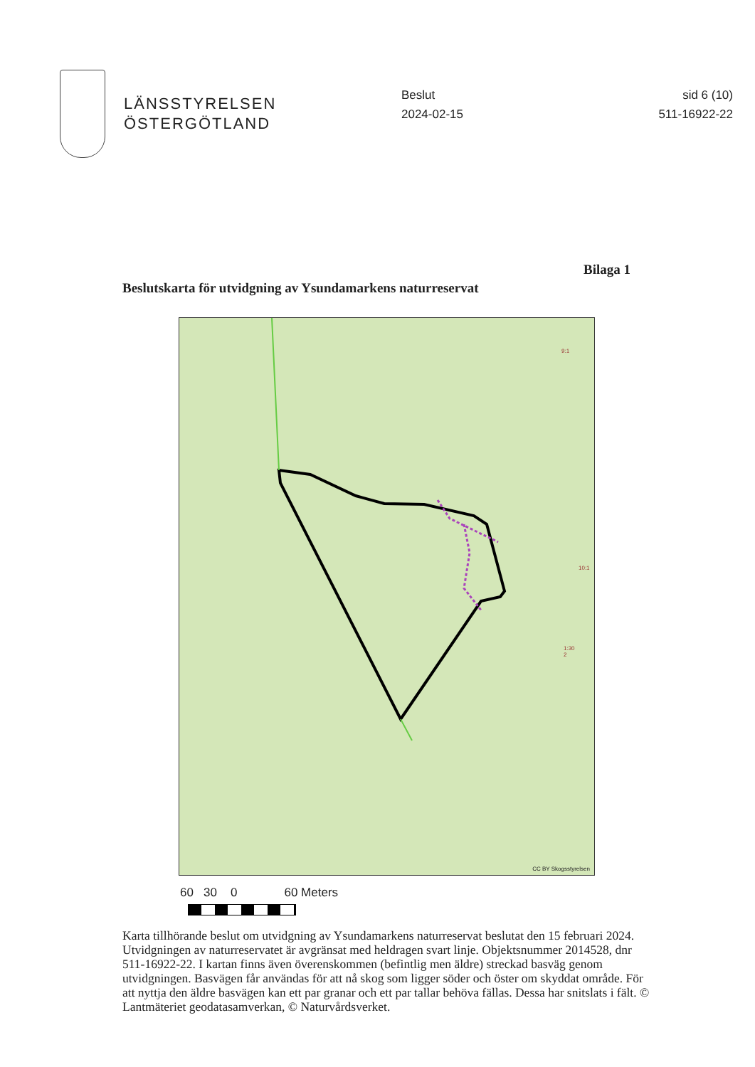LÄNSSTYRELSEN
ÖSTERGÖTLAND
Beslut
2024-02-15
sid 6 (10)
511-16922-22
Bilaga 1
Beslutskarta för utvidgning av Ysundamarkens naturreservat
9:1
10:1
1:30
2
CC BY Skogsstyrelsen
60 30 0 60 Meters
Karta tillhörande beslut om utvidgning av Ysundamarkens naturreservat beslutat den 15 februari 2024. Utvidgningen av naturreservatet är avgränsat med heldragen svart linje. Objektsnummer 2014528, dnr 511-16922-22. I kartan finns även överenskommen (befintlig men äldre) streckad basväg genom utvidgningen. Basvägen får användas för att nå skog som ligger söder och öster om skyddat område. För att nyttja den äldre basvägen kan ett par granar och ett par tallar behöva fällas. Dessa har snitslats i fält. © Lantmäteriet geodatasamverkan, © Naturvårdsverket.